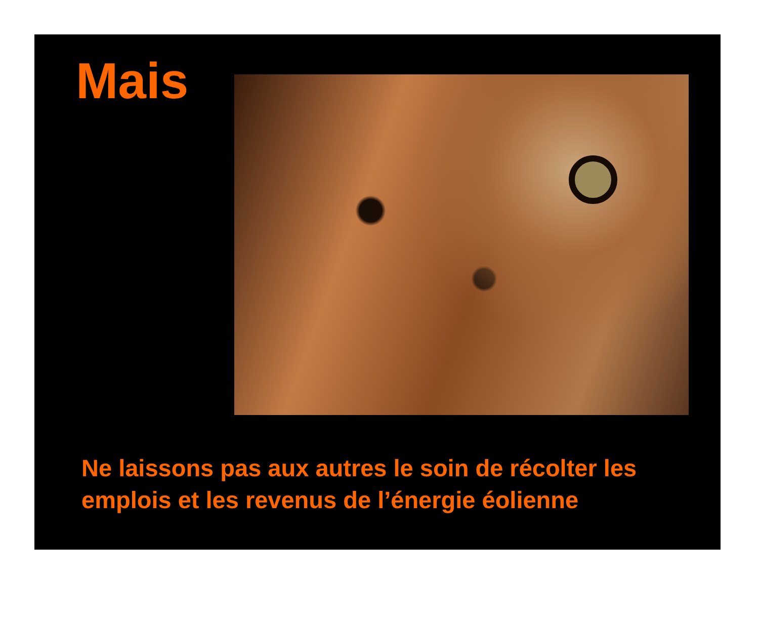Mais
Ne laissons pas aux autres le soin de récolter les emplois et les revenus de l’énergie éolienne